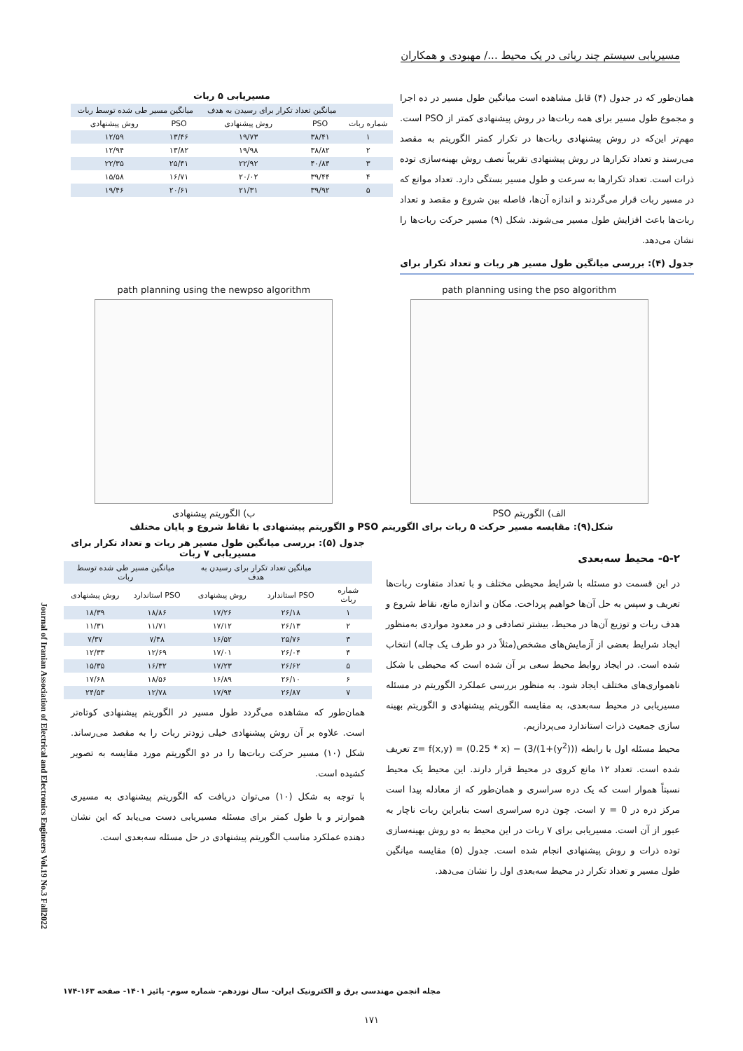مسیریابی سیستم چند رباتی در یک محیط .../ مهبودی و همکاران
همان‌طور که در جدول (۴) قابل مشاهده است میانگین طول مسیر در ده اجرا و مجموع طول مسیر برای همه ربات‌ها در روش پیشنهادی کمتر از PSO است. مهم‌تر این‌که در روش پیشنهادی ربات‌ها در تکرار کمتر الگوریتم به مقصد می‌رسند و تعداد تکرارها در روش پیشنهادی تقریباً نصف روش بهینه‌سازی توده ذرات است. تعداد تکرارها به سرعت و طول مسیر بستگی دارد. تعداد موانع که در مسیر ربات قرار می‌گردند و اندازه آن‌ها، فاصله بین شروع و مقصد و تعداد ربات‌ها باعث افزایش طول مسیر می‌شوند. شکل (۹) مسیر حرکت ربات‌ها را نشان می‌دهد.
جدول (۴): بررسی میانگین طول مسیر هر ربات و تعداد تکرار برای
مسیریابی ۵ ربات
| | میانگین تعداد تکرار برای رسیدن به هدف | | میانگین مسیر طی شده توسط ربات | |
| --- | --- | --- | --- | --- |
| شماره ربات | PSO | روش پیشنهادی | PSO | روش پیشنهادی |
| ۱ | ۳۸/۴۱ | ۱۹/۷۳ | ۱۳/۴۶ | ۱۲/۵۹ |
| ۲ | ۳۸/۸۲ | ۱۹/۹۸ | ۱۳/۸۲ | ۱۲/۹۴ |
| ۳ | ۴۰/۸۴ | ۲۲/۹۲ | ۲۵/۴۱ | ۲۲/۳۵ |
| ۴ | ۳۹/۴۴ | ۲۰/۰۲ | ۱۶/۷۱ | ۱۵/۵۸ |
| ۵ | ۳۹/۹۲ | ۲۱/۳۱ | ۲۰/۶۱ | ۱۹/۴۶ |
path planning using the pso algorithm
الف) الگوریتم PSO
path planning using the newpso algorithm
ب) الگوریتم پیشنهادی
شکل(۹): مقایسه مسیر حرکت ۵ ربات برای الگوریتم PSO و الگوریتم پیشنهادی با نقاط شروع و پایان مختلف
۵-۲- محیط سه‌بعدی
در این قسمت دو مسئله با شرایط محیطی مختلف و با تعداد متفاوت ربات‌ها تعریف و سپس به حل آن‌ها خواهیم پرداخت. مکان و اندازه مانع، نقاط شروع و هدف ربات و توزیع آن‌ها در محیط، بیشتر تصادفی و در معدود مواردی به‌منظور ایجاد شرایط بعضی از آزمایش‌های مشخص(مثلاً در دو طرف یک چاله) انتخاب شده است. در ایجاد روابط محیط سعی بر آن شده است که محیطی با شکل ناهمواری‌های مختلف ایجاد شود. به منظور بررسی عملکرد الگوریتم در مسئله مسیریابی در محیط سه‌بعدی، به مقایسه الگوریتم پیشنهادی و الگوریتم بهینه سازی جمعیت ذرات استاندارد می‌پردازیم.
محیط مسئله اول با رابطه z= f(x,y) = (0.25 * x) − (3/(1+(y<sup>2</sup>))) تعریف شده است. تعداد ۱۲ مانع کروی در محیط قرار دارند. این محیط یک محیط نسبتاً هموار است که یک دره سراسری و همان‌طور که از معادله پیدا است مرکز دره در y = 0 است. چون دره سراسری است بنابراین ربات ناچار به عبور از آن است. مسیریابی برای ۷ ربات در این محیط به دو روش بهینه‌سازی توده ذرات و روش پیشنهادی انجام شده است. جدول (۵) مقایسه میانگین طول مسیر و تعداد تکرار در محیط سه‌بعدی اول را نشان می‌دهد.
جدول (۵): بررسی میانگین طول مسیر هر ربات و تعداد تکرار برای مسیریابی ۷ ربات
| | میانگین تعداد تکرار برای رسیدن به هدف | | میانگین مسیر طی شده توسط ربات | |
| --- | --- | --- | --- | --- |
| شماره ربات | PSO استاندارد | روش پیشنهادی | PSO استاندارد | روش پیشنهادی |
| ۱ | ۲۶/۱۸ | ۱۷/۲۶ | ۱۸/۸۶ | ۱۸/۳۹ |
| ۲ | ۲۶/۱۳ | ۱۷/۱۲ | ۱۱/۷۱ | ۱۱/۳۱ |
| ۳ | ۲۵/۷۶ | ۱۶/۵۲ | ۷/۴۸ | ۷/۳۷ |
| ۴ | ۲۶/۰۴ | ۱۷/۰۱ | ۱۲/۶۹ | ۱۲/۳۳ |
| ۵ | ۲۶/۶۲ | ۱۷/۲۳ | ۱۶/۳۲ | ۱۵/۳۵ |
| ۶ | ۲۶/۱۰ | ۱۶/۸۹ | ۱۸/۵۶ | ۱۷/۶۸ |
| ۷ | ۲۶/۸۷ | ۱۷/۹۴ | ۱۲/۷۸ | ۲۴/۵۳ |
همان‌طور که مشاهده می‌گردد طول مسیر در الگوریتم پیشنهادی کوتاه‌تر است. علاوه بر آن روش پیشنهادی خیلی زودتر ربات را به مقصد می‌رساند. شکل (۱۰) مسیر حرکت ربات‌ها را در دو الگوریتم مورد مقایسه به تصویر کشیده است.
با توجه به شکل (۱۰) می‌توان دریافت که الگوریتم پیشنهادی به مسیری هموارتر و با طول کمتر برای مسئله مسیریابی دست می‌یابد که این نشان دهنده عملکرد مناسب الگوریتم پیشنهادی در حل مسئله سه‌بعدی است.
Journal of Iranian Association of Electrical and Electronics Engineers Vol.19 No.3 Fall2022
مجله انجمن مهندسی برق و الکترونیک ایران- سال نوزدهم- شماره سوم- پائیز ۱۴۰۱- صفحه ۱۶۳-۱۷۴
۱۷۱